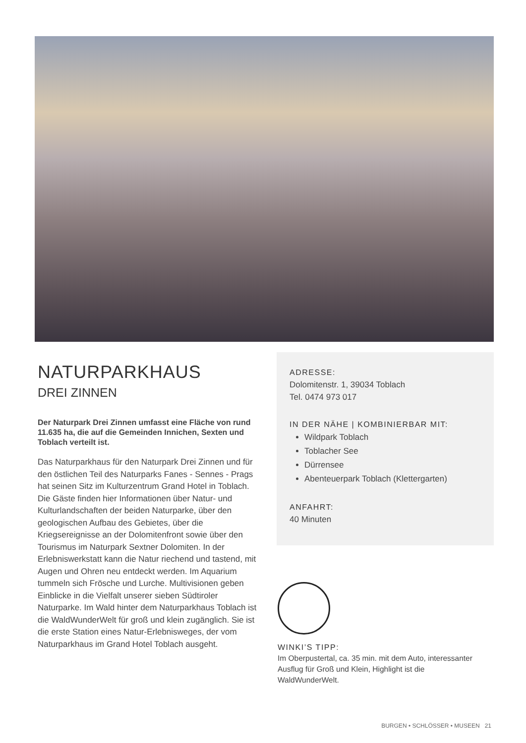NATURPARKHAUS
DREI ZINNEN
Der Naturpark Drei Zinnen umfasst eine Fläche von rund 11.635 ha, die auf die Gemeinden Innichen, Sexten und Toblach verteilt ist.
Das Naturparkhaus für den Naturpark Drei Zinnen und für den östlichen Teil des Naturparks Fanes - Sennes - Prags hat seinen Sitz im Kulturzentrum Grand Hotel in Toblach. Die Gäste finden hier Informationen über Natur- und Kulturlandschaften der beiden Naturparke, über den geologischen Aufbau des Gebietes, über die Kriegsereignisse an der Dolomitenfront sowie über den Tourismus im Naturpark Sextner Dolomiten. In der Erlebniswerkstatt kann die Natur riechend und tastend, mit Augen und Ohren neu entdeckt werden. Im Aquarium tummeln sich Frösche und Lurche. Multivisionen geben Einblicke in die Vielfalt unserer sieben Südtiroler Naturparke. Im Wald hinter dem Naturparkhaus Toblach ist die WaldWunderWelt für groß und klein zugänglich. Sie ist die erste Station eines Natur-Erlebnisweges, der vom Naturparkhaus im Grand Hotel Toblach ausgeht.
ADRESSE:
Dolomitenstr. 1, 39034 Toblach
Tel. 0474 973 017
IN DER NÄHE | KOMBINIERBAR MIT:
Wildpark Toblach
Toblacher See
Dürrensee
Abenteuerpark Toblach (Klettergarten)
ANFAHRT:
40 Minuten
WINKI’S TIPP:
Im Oberpustertal, ca. 35 min. mit dem Auto, interessanter Ausflug für Groß und Klein, Highlight ist die WaldWunderWelt.
BURGEN • SCHLÖSSER • MUSEEN 21